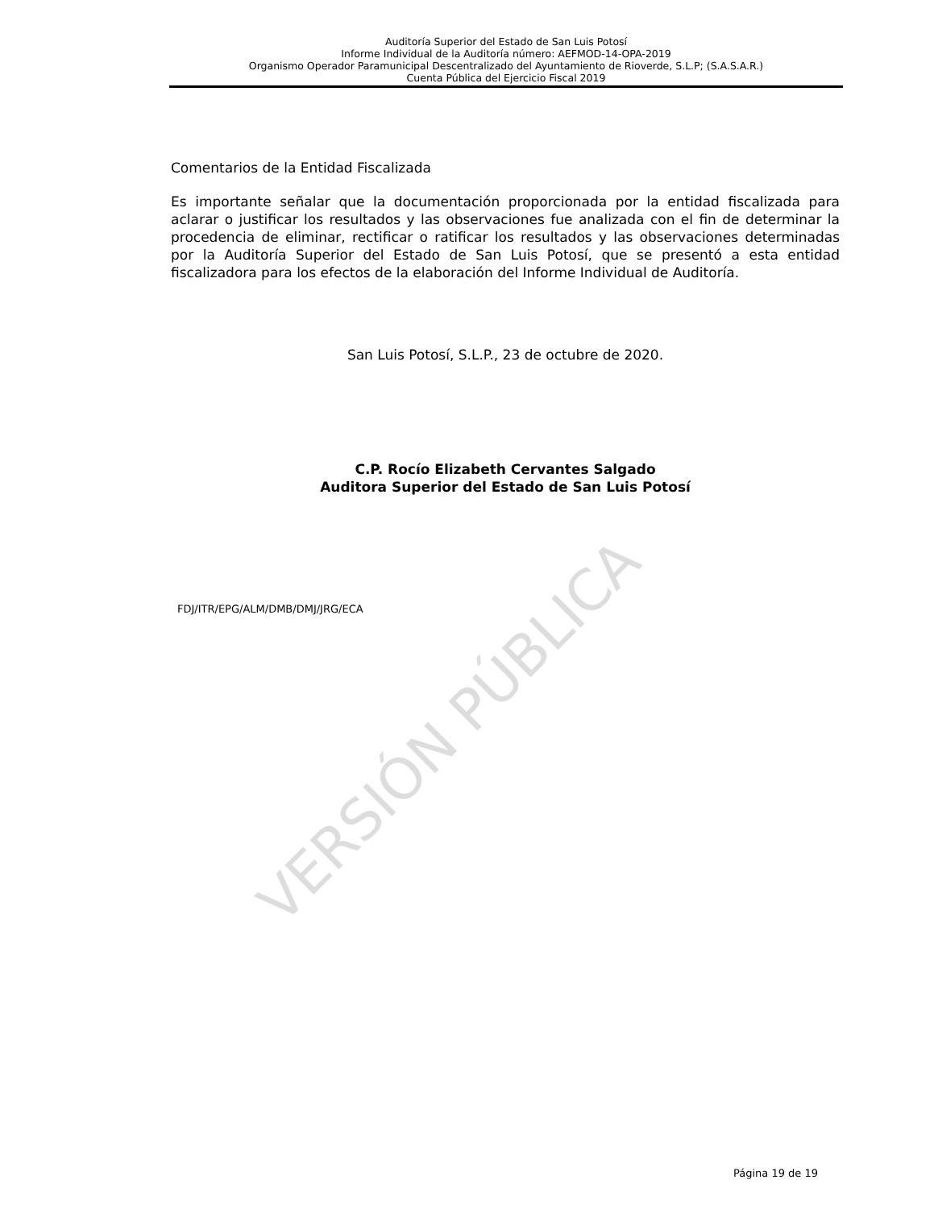Auditoría Superior del Estado de San Luis Potosí
Informe Individual de la Auditoría número: AEFMOD-14-OPA-2019
Organismo Operador Paramunicipal Descentralizado del Ayuntamiento de Rioverde, S.L.P; (S.A.S.A.R.)
Cuenta Pública del Ejercicio Fiscal 2019
Comentarios de la Entidad Fiscalizada
Es importante señalar que la documentación proporcionada por la entidad fiscalizada para aclarar o justificar los resultados y las observaciones fue analizada con el fin de determinar la procedencia de eliminar, rectificar o ratificar los resultados y las observaciones determinadas por la Auditoría Superior del Estado de San Luis Potosí, que se presentó a esta entidad fiscalizadora para los efectos de la elaboración del Informe Individual de Auditoría.
San Luis Potosí, S.L.P., 23 de octubre de 2020.
C.P. Rocío Elizabeth Cervantes Salgado
Auditora Superior del Estado de San Luis Potosí
FDJ/ITR/EPG/ALM/DMB/DMJ/JRG/ECA
VERSIÓN PÚBLICA
Página 19 de 19